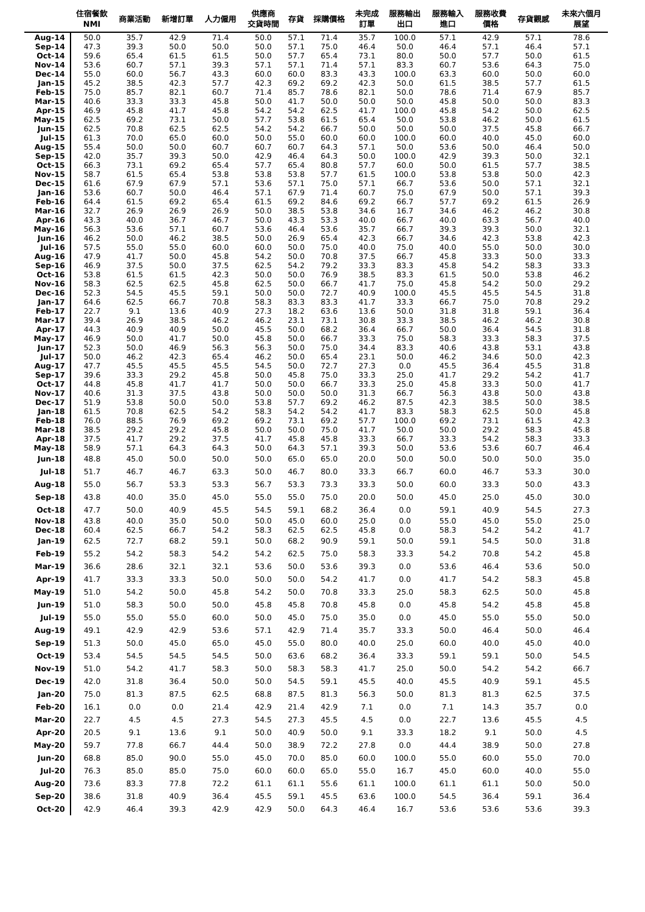| | 住宿餐飲 NMI | 商業活動 | 新增訂單 | 人力僱用 | 供應商 交貨時間 | 存貨 | 採購價格 | 未完成 訂單 | 服務輸出 出口 | 服務輸入 進口 | 服務收費 價格 | 存貨觀感 | 未來六個月 展望 |
| --- | --- | --- | --- | --- | --- | --- | --- | --- | --- | --- | --- | --- | --- |
| Aug-14 | 50.0 | 35.7 | 42.9 | 71.4 | 50.0 | 57.1 | 71.4 | 35.7 | 100.0 | 57.1 | 42.9 | 57.1 | 78.6 |
| Sep-14 | 47.3 | 39.3 | 50.0 | 50.0 | 50.0 | 57.1 | 75.0 | 46.4 | 50.0 | 46.4 | 57.1 | 46.4 | 57.1 |
| Oct-14 | 59.6 | 65.4 | 61.5 | 61.5 | 50.0 | 57.7 | 65.4 | 73.1 | 80.0 | 50.0 | 57.7 | 50.0 | 61.5 |
| Nov-14 | 53.6 | 60.7 | 57.1 | 39.3 | 57.1 | 57.1 | 71.4 | 57.1 | 83.3 | 60.7 | 53.6 | 64.3 | 75.0 |
| Dec-14 | 55.0 | 60.0 | 56.7 | 43.3 | 60.0 | 60.0 | 83.3 | 43.3 | 100.0 | 63.3 | 60.0 | 50.0 | 60.0 |
| Jan-15 | 45.2 | 38.5 | 42.3 | 57.7 | 42.3 | 69.2 | 69.2 | 42.3 | 50.0 | 61.5 | 38.5 | 57.7 | 61.5 |
| Feb-15 | 75.0 | 85.7 | 82.1 | 60.7 | 71.4 | 85.7 | 78.6 | 82.1 | 50.0 | 78.6 | 71.4 | 67.9 | 85.7 |
| Mar-15 | 40.6 | 33.3 | 33.3 | 45.8 | 50.0 | 41.7 | 50.0 | 50.0 | 50.0 | 45.8 | 50.0 | 50.0 | 83.3 |
| Apr-15 | 46.9 | 45.8 | 41.7 | 45.8 | 54.2 | 54.2 | 62.5 | 41.7 | 100.0 | 45.8 | 54.2 | 50.0 | 62.5 |
| May-15 | 62.5 | 69.2 | 73.1 | 50.0 | 57.7 | 53.8 | 61.5 | 65.4 | 50.0 | 53.8 | 46.2 | 50.0 | 61.5 |
| Jun-15 | 62.5 | 70.8 | 62.5 | 62.5 | 54.2 | 54.2 | 66.7 | 50.0 | 50.0 | 50.0 | 37.5 | 45.8 | 66.7 |
| Jul-15 | 61.3 | 70.0 | 65.0 | 60.0 | 50.0 | 55.0 | 60.0 | 60.0 | 100.0 | 60.0 | 40.0 | 45.0 | 60.0 |
| Aug-15 | 55.4 | 50.0 | 50.0 | 60.7 | 60.7 | 60.7 | 64.3 | 57.1 | 50.0 | 53.6 | 50.0 | 46.4 | 50.0 |
| Sep-15 | 42.0 | 35.7 | 39.3 | 50.0 | 42.9 | 46.4 | 64.3 | 50.0 | 100.0 | 42.9 | 39.3 | 50.0 | 32.1 |
| Oct-15 | 66.3 | 73.1 | 69.2 | 65.4 | 57.7 | 65.4 | 80.8 | 57.7 | 60.0 | 50.0 | 61.5 | 57.7 | 38.5 |
| Nov-15 | 58.7 | 61.5 | 65.4 | 53.8 | 53.8 | 53.8 | 57.7 | 61.5 | 100.0 | 53.8 | 53.8 | 50.0 | 42.3 |
| Dec-15 | 61.6 | 67.9 | 67.9 | 57.1 | 53.6 | 57.1 | 75.0 | 57.1 | 66.7 | 53.6 | 50.0 | 57.1 | 32.1 |
| Jan-16 | 53.6 | 60.7 | 50.0 | 46.4 | 57.1 | 67.9 | 71.4 | 60.7 | 75.0 | 67.9 | 50.0 | 57.1 | 39.3 |
| Feb-16 | 64.4 | 61.5 | 69.2 | 65.4 | 61.5 | 69.2 | 84.6 | 69.2 | 66.7 | 57.7 | 69.2 | 61.5 | 26.9 |
| Mar-16 | 32.7 | 26.9 | 26.9 | 26.9 | 50.0 | 38.5 | 53.8 | 34.6 | 16.7 | 34.6 | 46.2 | 46.2 | 30.8 |
| Apr-16 | 43.3 | 40.0 | 36.7 | 46.7 | 50.0 | 43.3 | 53.3 | 40.0 | 66.7 | 40.0 | 63.3 | 56.7 | 40.0 |
| May-16 | 56.3 | 53.6 | 57.1 | 60.7 | 53.6 | 46.4 | 53.6 | 35.7 | 66.7 | 39.3 | 39.3 | 50.0 | 32.1 |
| Jun-16 | 46.2 | 50.0 | 46.2 | 38.5 | 50.0 | 26.9 | 65.4 | 42.3 | 66.7 | 34.6 | 42.3 | 53.8 | 42.3 |
| Jul-16 | 57.5 | 55.0 | 55.0 | 60.0 | 60.0 | 50.0 | 75.0 | 40.0 | 75.0 | 40.0 | 55.0 | 50.0 | 30.0 |
| Aug-16 | 47.9 | 41.7 | 50.0 | 45.8 | 54.2 | 50.0 | 70.8 | 37.5 | 66.7 | 45.8 | 33.3 | 50.0 | 33.3 |
| Sep-16 | 46.9 | 37.5 | 50.0 | 37.5 | 62.5 | 54.2 | 79.2 | 33.3 | 83.3 | 45.8 | 54.2 | 58.3 | 33.3 |
| Oct-16 | 53.8 | 61.5 | 61.5 | 42.3 | 50.0 | 50.0 | 76.9 | 38.5 | 83.3 | 61.5 | 50.0 | 53.8 | 46.2 |
| Nov-16 | 58.3 | 62.5 | 62.5 | 45.8 | 62.5 | 50.0 | 66.7 | 41.7 | 75.0 | 45.8 | 54.2 | 50.0 | 29.2 |
| Dec-16 | 52.3 | 54.5 | 45.5 | 59.1 | 50.0 | 50.0 | 72.7 | 40.9 | 100.0 | 45.5 | 45.5 | 54.5 | 31.8 |
| Jan-17 | 64.6 | 62.5 | 66.7 | 70.8 | 58.3 | 83.3 | 83.3 | 41.7 | 33.3 | 66.7 | 75.0 | 70.8 | 29.2 |
| Feb-17 | 22.7 | 9.1 | 13.6 | 40.9 | 27.3 | 18.2 | 63.6 | 13.6 | 50.0 | 31.8 | 31.8 | 59.1 | 36.4 |
| Mar-17 | 39.4 | 26.9 | 38.5 | 46.2 | 46.2 | 23.1 | 73.1 | 30.8 | 33.3 | 38.5 | 46.2 | 46.2 | 30.8 |
| Apr-17 | 44.3 | 40.9 | 40.9 | 50.0 | 45.5 | 50.0 | 68.2 | 36.4 | 66.7 | 50.0 | 36.4 | 54.5 | 31.8 |
| May-17 | 46.9 | 50.0 | 41.7 | 50.0 | 45.8 | 50.0 | 66.7 | 33.3 | 75.0 | 58.3 | 33.3 | 58.3 | 37.5 |
| Jun-17 | 52.3 | 50.0 | 46.9 | 56.3 | 56.3 | 50.0 | 75.0 | 34.4 | 83.3 | 40.6 | 43.8 | 53.1 | 43.8 |
| Jul-17 | 50.0 | 46.2 | 42.3 | 65.4 | 46.2 | 50.0 | 65.4 | 23.1 | 50.0 | 46.2 | 34.6 | 50.0 | 42.3 |
| Aug-17 | 47.7 | 45.5 | 45.5 | 45.5 | 54.5 | 50.0 | 72.7 | 27.3 | 0.0 | 45.5 | 36.4 | 45.5 | 31.8 |
| Sep-17 | 39.6 | 33.3 | 29.2 | 45.8 | 50.0 | 45.8 | 75.0 | 33.3 | 25.0 | 41.7 | 29.2 | 54.2 | 41.7 |
| Oct-17 | 44.8 | 45.8 | 41.7 | 41.7 | 50.0 | 50.0 | 66.7 | 33.3 | 25.0 | 45.8 | 33.3 | 50.0 | 41.7 |
| Nov-17 | 40.6 | 31.3 | 37.5 | 43.8 | 50.0 | 50.0 | 50.0 | 31.3 | 66.7 | 56.3 | 43.8 | 50.0 | 43.8 |
| Dec-17 | 51.9 | 53.8 | 50.0 | 50.0 | 53.8 | 57.7 | 69.2 | 46.2 | 87.5 | 42.3 | 38.5 | 50.0 | 38.5 |
| Jan-18 | 61.5 | 70.8 | 62.5 | 54.2 | 58.3 | 54.2 | 54.2 | 41.7 | 83.3 | 58.3 | 62.5 | 50.0 | 45.8 |
| Feb-18 | 76.0 | 88.5 | 76.9 | 69.2 | 69.2 | 73.1 | 69.2 | 57.7 | 100.0 | 69.2 | 73.1 | 61.5 | 42.3 |
| Mar-18 | 38.5 | 29.2 | 29.2 | 45.8 | 50.0 | 50.0 | 75.0 | 41.7 | 50.0 | 50.0 | 29.2 | 58.3 | 45.8 |
| Apr-18 | 37.5 | 41.7 | 29.2 | 37.5 | 41.7 | 45.8 | 45.8 | 33.3 | 66.7 | 33.3 | 54.2 | 58.3 | 33.3 |
| May-18 | 58.9 | 57.1 | 64.3 | 64.3 | 50.0 | 64.3 | 57.1 | 39.3 | 50.0 | 53.6 | 53.6 | 60.7 | 46.4 |
| Jun-18 | 48.8 | 45.0 | 50.0 | 50.0 | 50.0 | 65.0 | 65.0 | 20.0 | 50.0 | 50.0 | 50.0 | 50.0 | 35.0 |
| Jul-18 | 51.7 | 46.7 | 46.7 | 63.3 | 50.0 | 46.7 | 80.0 | 33.3 | 66.7 | 60.0 | 46.7 | 53.3 | 30.0 |
| Aug-18 | 55.0 | 56.7 | 53.3 | 53.3 | 56.7 | 53.3 | 73.3 | 33.3 | 50.0 | 60.0 | 33.3 | 50.0 | 43.3 |
| Sep-18 | 43.8 | 40.0 | 35.0 | 45.0 | 55.0 | 55.0 | 75.0 | 20.0 | 50.0 | 45.0 | 25.0 | 45.0 | 30.0 |
| Oct-18 | 47.7 | 50.0 | 40.9 | 45.5 | 54.5 | 59.1 | 68.2 | 36.4 | 0.0 | 59.1 | 40.9 | 54.5 | 27.3 |
| Nov-18 | 43.8 | 40.0 | 35.0 | 50.0 | 50.0 | 45.0 | 60.0 | 25.0 | 0.0 | 55.0 | 45.0 | 55.0 | 25.0 |
| Dec-18 | 60.4 | 62.5 | 66.7 | 54.2 | 58.3 | 62.5 | 62.5 | 45.8 | 0.0 | 58.3 | 54.2 | 54.2 | 41.7 |
| Jan-19 | 62.5 | 72.7 | 68.2 | 59.1 | 50.0 | 68.2 | 90.9 | 59.1 | 50.0 | 59.1 | 54.5 | 50.0 | 31.8 |
| Feb-19 | 55.2 | 54.2 | 58.3 | 54.2 | 54.2 | 62.5 | 75.0 | 58.3 | 33.3 | 54.2 | 70.8 | 54.2 | 45.8 |
| Mar-19 | 36.6 | 28.6 | 32.1 | 32.1 | 53.6 | 50.0 | 53.6 | 39.3 | 0.0 | 53.6 | 46.4 | 53.6 | 50.0 |
| Apr-19 | 41.7 | 33.3 | 33.3 | 50.0 | 50.0 | 50.0 | 54.2 | 41.7 | 0.0 | 41.7 | 54.2 | 58.3 | 45.8 |
| May-19 | 51.0 | 54.2 | 50.0 | 45.8 | 54.2 | 50.0 | 70.8 | 33.3 | 25.0 | 58.3 | 62.5 | 50.0 | 45.8 |
| Jun-19 | 51.0 | 58.3 | 50.0 | 50.0 | 45.8 | 45.8 | 70.8 | 45.8 | 0.0 | 45.8 | 54.2 | 45.8 | 45.8 |
| Jul-19 | 55.0 | 55.0 | 55.0 | 60.0 | 50.0 | 45.0 | 75.0 | 35.0 | 0.0 | 45.0 | 55.0 | 55.0 | 50.0 |
| Aug-19 | 49.1 | 42.9 | 42.9 | 53.6 | 57.1 | 42.9 | 71.4 | 35.7 | 33.3 | 50.0 | 46.4 | 50.0 | 46.4 |
| Sep-19 | 51.3 | 50.0 | 45.0 | 65.0 | 45.0 | 55.0 | 80.0 | 40.0 | 25.0 | 60.0 | 40.0 | 45.0 | 40.0 |
| Oct-19 | 53.4 | 54.5 | 54.5 | 54.5 | 50.0 | 63.6 | 68.2 | 36.4 | 33.3 | 59.1 | 59.1 | 50.0 | 54.5 |
| Nov-19 | 51.0 | 54.2 | 41.7 | 58.3 | 50.0 | 58.3 | 58.3 | 41.7 | 25.0 | 50.0 | 54.2 | 54.2 | 66.7 |
| Dec-19 | 42.0 | 31.8 | 36.4 | 50.0 | 50.0 | 54.5 | 59.1 | 45.5 | 40.0 | 45.5 | 40.9 | 59.1 | 45.5 |
| Jan-20 | 75.0 | 81.3 | 87.5 | 62.5 | 68.8 | 87.5 | 81.3 | 56.3 | 50.0 | 81.3 | 81.3 | 62.5 | 37.5 |
| Feb-20 | 16.1 | 0.0 | 0.0 | 21.4 | 42.9 | 21.4 | 42.9 | 7.1 | 0.0 | 7.1 | 14.3 | 35.7 | 0.0 |
| Mar-20 | 22.7 | 4.5 | 4.5 | 27.3 | 54.5 | 27.3 | 45.5 | 4.5 | 0.0 | 22.7 | 13.6 | 45.5 | 4.5 |
| Apr-20 | 20.5 | 9.1 | 13.6 | 9.1 | 50.0 | 40.9 | 50.0 | 9.1 | 33.3 | 18.2 | 9.1 | 50.0 | 4.5 |
| May-20 | 59.7 | 77.8 | 66.7 | 44.4 | 50.0 | 38.9 | 72.2 | 27.8 | 0.0 | 44.4 | 38.9 | 50.0 | 27.8 |
| Jun-20 | 68.8 | 85.0 | 90.0 | 55.0 | 45.0 | 70.0 | 85.0 | 60.0 | 100.0 | 55.0 | 60.0 | 55.0 | 70.0 |
| Jul-20 | 76.3 | 85.0 | 85.0 | 75.0 | 60.0 | 60.0 | 65.0 | 55.0 | 16.7 | 45.0 | 60.0 | 40.0 | 55.0 |
| Aug-20 | 73.6 | 83.3 | 77.8 | 72.2 | 61.1 | 61.1 | 55.6 | 61.1 | 100.0 | 61.1 | 61.1 | 50.0 | 50.0 |
| Sep-20 | 38.6 | 31.8 | 40.9 | 36.4 | 45.5 | 59.1 | 45.5 | 63.6 | 100.0 | 54.5 | 36.4 | 59.1 | 36.4 |
| Oct-20 | 42.9 | 46.4 | 39.3 | 42.9 | 42.9 | 50.0 | 64.3 | 46.4 | 16.7 | 53.6 | 53.6 | 53.6 | 39.3 |